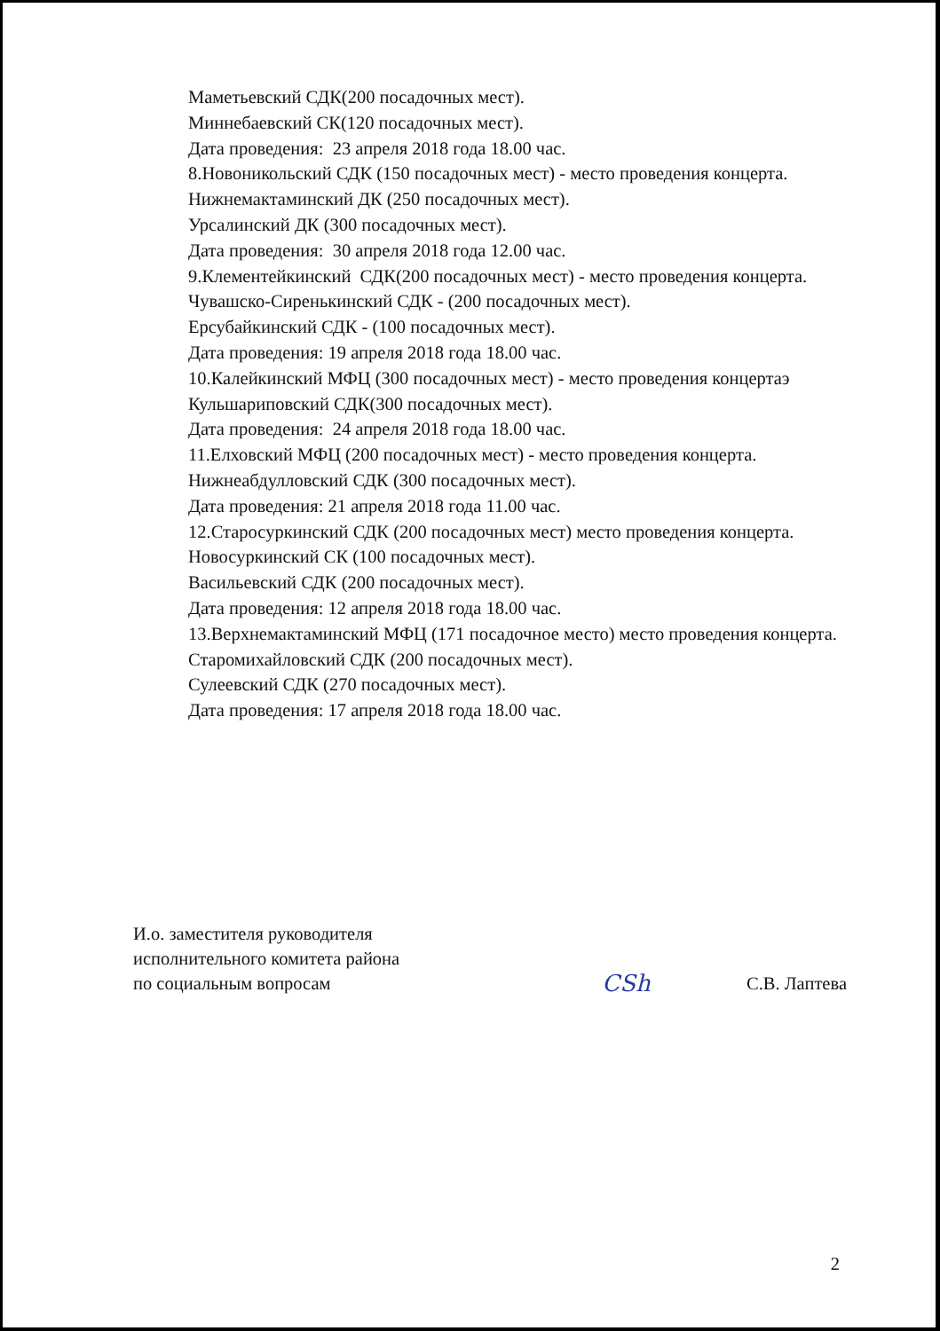Маметьевский СДК(200 посадочных мест).
Миннебаевский СК(120 посадочных мест).
Дата проведения: 23 апреля 2018 года 18.00 час.
8.Новоникольский СДК (150 посадочных мест) - место проведения концерта.
Нижнемактаминский ДК (250 посадочных мест).
Урсалинский ДК (300 посадочных мест).
Дата проведения: 30 апреля 2018 года 12.00 час.
9.Клементейкинский СДК(200 посадочных мест) - место проведения концерта.
Чувашско-Сиренькинский СДК - (200 посадочных мест).
Ерсубайкинский СДК - (100 посадочных мест).
Дата проведения: 19 апреля 2018 года 18.00 час.
10.Калейкинский МФЦ (300 посадочных мест) - место проведения концертаэ
Кульшариповский СДК(300 посадочных мест).
Дата проведения: 24 апреля 2018 года 18.00 час.
11.Елховский МФЦ (200 посадочных мест) - место проведения концерта.
Нижнеабдулловский СДК (300 посадочных мест).
Дата проведения: 21 апреля 2018 года 11.00 час.
12.Старосуркинский СДК (200 посадочных мест) место проведения концерта.
Новосуркинский СК (100 посадочных мест).
Васильевский СДК (200 посадочных мест).
Дата проведения: 12 апреля 2018 года 18.00 час.
13.Верхнемактаминский МФЦ (171 посадочное место) место проведения концерта.
Старомихайловский СДК (200 посадочных мест).
Сулеевский СДК (270 посадочных мест).
Дата проведения: 17 апреля 2018 года 18.00 час.
И.о. заместителя руководителя
исполнительного комитета района
по социальным вопросам
CSh
С.В. Лаптева
2